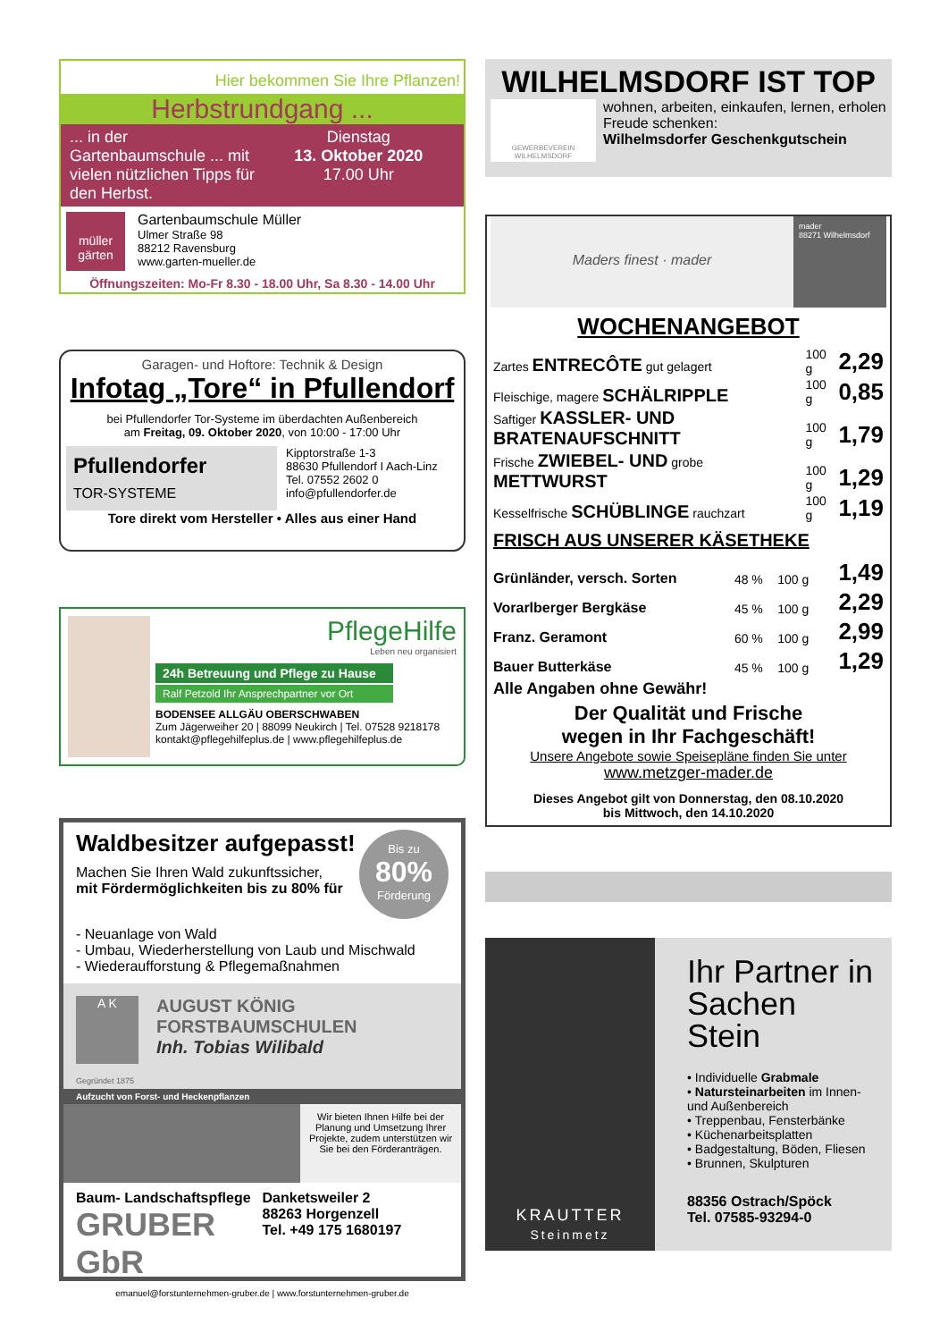Hier bekommen Sie Ihre Pflanzen!
Herbstrundgang ...
... in der Gartenbaumschule ... mit vielen nützlichen Tipps für den Herbst.
Dienstag
13. Oktober 2020
17.00 Uhr
müller gärten
Gartenbaumschule Müller
Ulmer Straße 98
88212 Ravensburg
www.garten-mueller.de
Öffnungszeiten: Mo-Fr 8.30 - 18.00 Uhr, Sa 8.30 - 14.00 Uhr
Garagen- und Hoftore: Technik & Design
Infotag „Tore“ in Pfullendorf
bei Pfullendorfer Tor-Systeme im überdachten Außenbereich
am Freitag, 09. Oktober 2020, von 10:00 - 17:00 Uhr
Pfullendorfer
TOR-SYSTEME
Kipptorstraße 1-3
88630 Pfullendorf I Aach-Linz
Tel. 07552 2602 0
info@pfullendorfer.de
Tore direkt vom Hersteller • Alles aus einer Hand
PflegeHilfe
Leben neu organisiert
24h Betreuung und Pflege zu Hause
Ralf Petzold Ihr Ansprechpartner vor Ort
BODENSEE ALLGÄU OBERSCHWABEN
Zum Jägerweiher 20 | 88099 Neukirch | Tel. 07528 9218178
kontakt@pflegehilfeplus.de | www.pflegehilfeplus.de
Waldbesitzer aufgepasst!
Machen Sie Ihren Wald zukunftssicher,
mit Fördermöglichkeiten bis zu 80% für
Bis zu
80%
Förderung
- Neuanlage von Wald
- Umbau, Wiederherstellung von Laub und Mischwald
- Wiederaufforstung & Pflegemaßnahmen
A K
AUGUST KÖNIG
FORSTBAUMSCHULEN
Inh. Tobias Wilibald
Gegründet 1875
Aufzucht von Forst- und Heckenpflanzen
Wir bieten Ihnen Hilfe bei der Planung und Umsetzung Ihrer Projekte, zudem unterstützen wir Sie bei den Förderanträgen.
Baum- Landschaftspflege
GRUBER GbR
Danketsweiler 2
88263 Horgenzell
Tel. +49 175 1680197
emanuel@forstunternehmen-gruber.de | www.forstunternehmen-gruber.de
WILHELMSDORF IST TOP
GEWERBEVEREIN WILHELMSDORF
wohnen, arbeiten, einkaufen, lernen, erholen
Freude schenken:
Wilhelmsdorfer Geschenkgutschein
Maders finest · mader
mader
88271 Wilhelmsdorf
WOCHENANGEBOT
| Zartes ENTRECÔTE gut gelagert | 100 g | 2,29 |
| Fleischige, magere SCHÄLRIPPLE | 100 g | 0,85 |
| Saftiger KASSLER- UND BRATENAUFSCHNITT | 100 g | 1,79 |
| Frische ZWIEBEL- UND grobe METTWURST | 100 g | 1,29 |
| Kesselfrische SCHÜBLINGE rauchzart | 100 g | 1,19 |
FRISCH AUS UNSERER KÄSETHEKE
| Grünländer, versch. Sorten | 48 % | 100 g | 1,49 |
| Vorarlberger Bergkäse | 45 % | 100 g | 2,29 |
| Franz. Geramont | 60 % | 100 g | 2,99 |
| Bauer Butterkäse | 45 % | 100 g | 1,29 |
Alle Angaben ohne Gewähr!
Der Qualität und Frische
wegen in Ihr Fachgeschäft!
Unsere Angebote sowie Speisepläne finden Sie unter
www.metzger-mader.de
Dieses Angebot gilt von Donnerstag, den 08.10.2020
bis Mittwoch, den 14.10.2020
KRAUTTER
Steinmetz
Ihr Partner in Sachen Stein
• Individuelle Grabmale
• Natursteinarbeiten im Innen- und Außenbereich
• Treppenbau, Fensterbänke
• Küchenarbeitsplatten
• Badgestaltung, Böden, Fliesen
• Brunnen, Skulpturen
88356 Ostrach/Spöck
Tel. 07585-93294-0